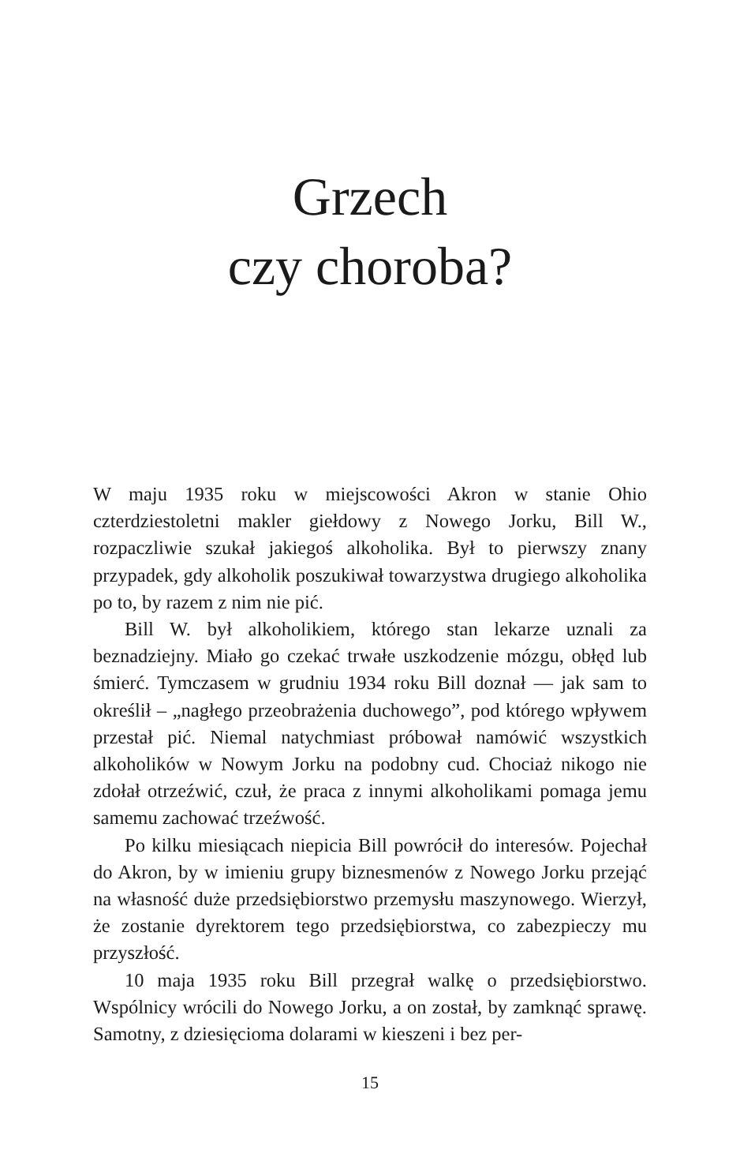Grzech
czy choroba?
W maju 1935 roku w miejscowości Akron w stanie Ohio czterdziestoletni makler giełdowy z Nowego Jorku, Bill W., rozpaczliwie szukał jakiegoś alkoholika. Był to pierwszy znany przypadek, gdy alkoholik poszukiwał towarzystwa drugiego alkoholika po to, by razem z nim nie pić.
Bill W. był alkoholikiem, którego stan lekarze uznali za beznadziejny. Miało go czekać trwałe uszkodzenie mózgu, obłęd lub śmierć. Tymczasem w grudniu 1934 roku Bill doznał — jak sam to określił – „nagłego przeobrażenia duchowego”, pod którego wpływem przestał pić. Niemal natychmiast próbował namówić wszystkich alkoholików w Nowym Jorku na podobny cud. Chociaż nikogo nie zdołał otrzeźwić, czuł, że praca z innymi alkoholikami pomaga jemu samemu zachować trzeźwość.
Po kilku miesiącach niepicia Bill powrócił do interesów. Pojechał do Akron, by w imieniu grupy biznesmenów z Nowego Jorku przejąć na własność duże przedsiębiorstwo przemysłu maszynowego. Wierzył, że zostanie dyrektorem tego przedsiębiorstwa, co zabezpieczy mu przyszłość.
10 maja 1935 roku Bill przegrał walkę o przedsiębiorstwo. Wspólnicy wrócili do Nowego Jorku, a on został, by zamknąć sprawę. Samotny, z dziesięcioma dolarami w kieszeni i bez per-
15